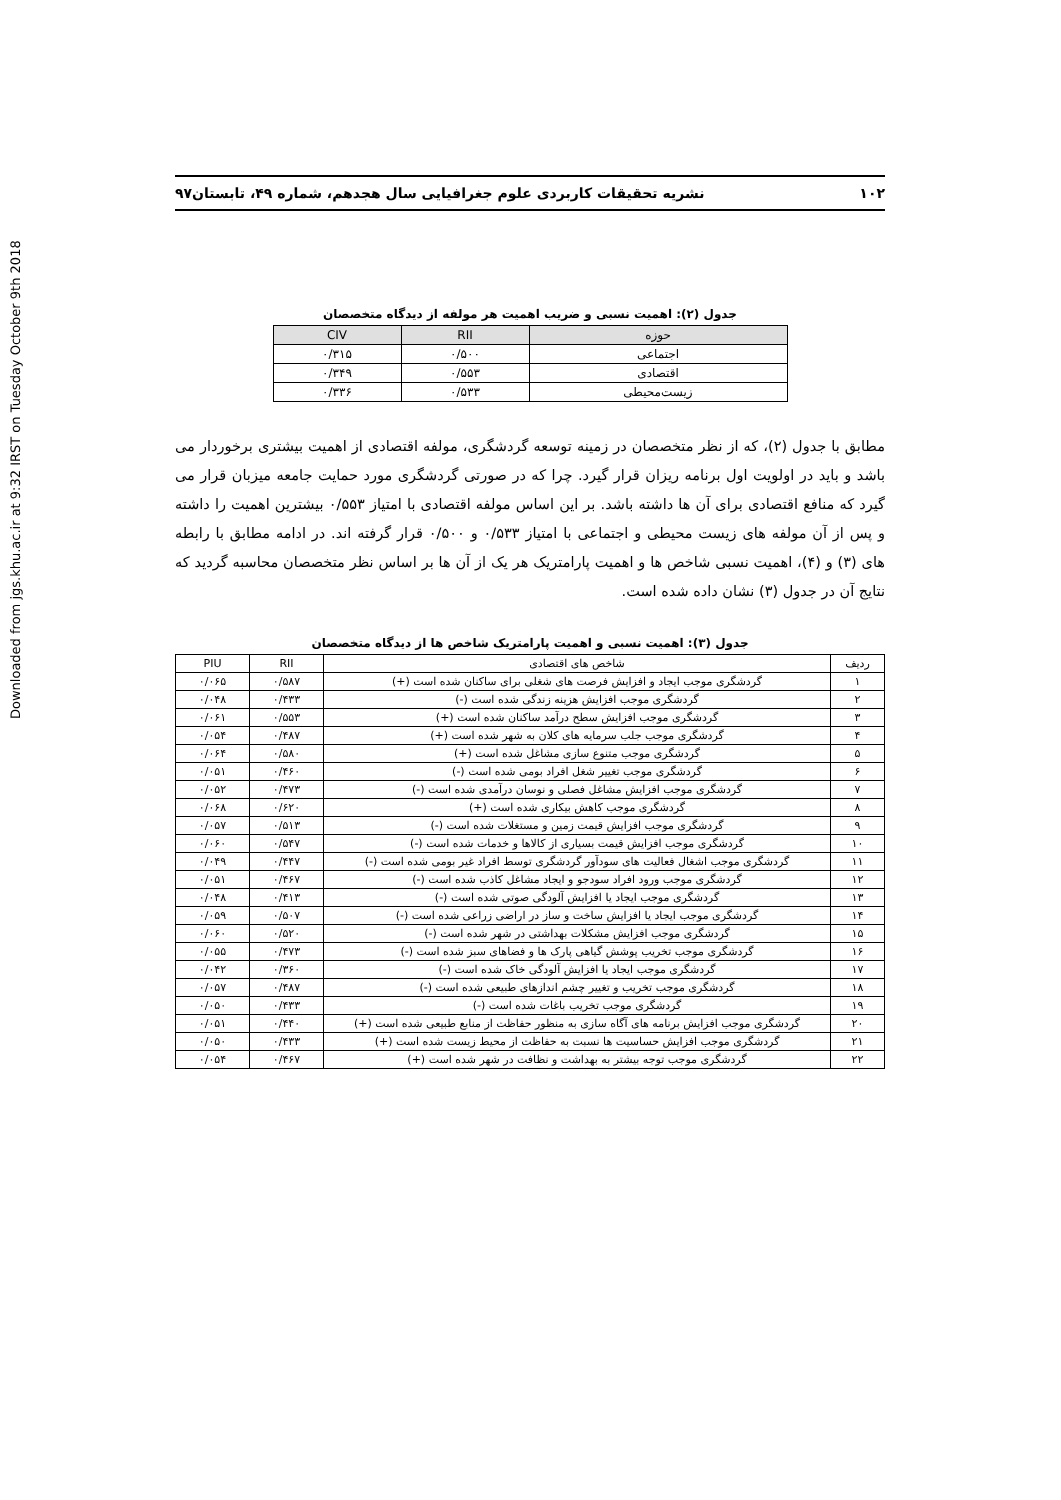Downloaded from jgs.khu.ac.ir at 9:32 IRST on Tuesday October 9th 2018
۱۰۲ نشریه تحقیقات کاربردی علوم جغرافیایی سال هجدهم، شماره ۴۹، تابستان۹۷
جدول (۲): اهمیت نسبی و ضریب اهمیت هر مولفه از دیدگاه متخصصان
| حوزه | RII | CIV |
| --- | --- | --- |
| اجتماعی | ۰/۵۰۰ | ۰/۳۱۵ |
| اقتصادی | ۰/۵۵۳ | ۰/۳۴۹ |
| زیست‌محیطی | ۰/۵۳۳ | ۰/۳۳۶ |
مطابق با جدول (۲)، که از نظر متخصصان در زمینه توسعه گردشگری، مولفه اقتصادی از اهمیت بیشتری برخوردار می باشد و باید در اولویت اول برنامه ریزان قرار گیرد. چرا که در صورتی گردشگری مورد حمایت جامعه میزبان قرار می گیرد که منافع اقتصادی برای آن ها داشته باشد. بر این اساس مولفه اقتصادی با امتیاز ۰/۵۵۳ بیشترین اهمیت را داشته و پس از آن مولفه های زیست محیطی و اجتماعی با امتیاز ۰/۵۳۳ و ۰/۵۰۰ قرار گرفته اند. در ادامه مطابق با رابطه های (۳) و (۴)، اهمیت نسبی شاخص ها و اهمیت پارامتریک هر یک از آن ها بر اساس نظر متخصصان محاسبه گردید که نتایج آن در جدول (۳) نشان داده شده است.
جدول (۳): اهمیت نسبی و اهمیت پارامتریک شاخص ها از دیدگاه متخصصان
| ردیف | شاخص های اقتصادی | RII | PIU |
| ۱ | گردشگری موجب ایجاد و افزایش فرصت های شغلی برای ساکنان شده است (+) | ۰/۵۸۷ | ۰/۰۶۵ |
| ۲ | گردشگری موجب افزایش هزینه زندگی شده است (-) | ۰/۴۳۳ | ۰/۰۴۸ |
| ۳ | گردشگری موجب افزایش سطح درآمد ساکنان شده است (+) | ۰/۵۵۳ | ۰/۰۶۱ |
| ۴ | گردشگری موجب جلب سرمایه های کلان به شهر شده است (+) | ۰/۴۸۷ | ۰/۰۵۴ |
| ۵ | گردشگری موجب متنوع سازی مشاغل شده است (+) | ۰/۵۸۰ | ۰/۰۶۴ |
| ۶ | گردشگری موجب تغییر شغل افراد بومی شده است (-) | ۰/۴۶۰ | ۰/۰۵۱ |
| ۷ | گردشگری موجب افزایش مشاغل فصلی و نوسان درآمدی شده است (-) | ۰/۴۷۳ | ۰/۰۵۲ |
| ۸ | گردشگری موجب کاهش بیکاری شده است (+) | ۰/۶۲۰ | ۰/۰۶۸ |
| ۹ | گردشگری موجب افزایش قیمت زمین و مستغلات شده است (-) | ۰/۵۱۳ | ۰/۰۵۷ |
| ۱۰ | گردشگری موجب افزایش قیمت بسیاری از کالاها و خدمات شده است (-) | ۰/۵۴۷ | ۰/۰۶۰ |
| ۱۱ | گردشگری موجب اشغال فعالیت های سودآور گردشگری توسط افراد غیر بومی شده است (-) | ۰/۴۴۷ | ۰/۰۴۹ |
| ۱۲ | گردشگری موجب ورود افراد سودجو و ایجاد مشاغل کاذب شده است (-) | ۰/۴۶۷ | ۰/۰۵۱ |
| ۱۳ | گردشگری موجب ایجاد یا افزایش آلودگی صوتی شده است (-) | ۰/۴۱۳ | ۰/۰۴۸ |
| ۱۴ | گردشگری موجب ایجاد یا افزایش ساخت و ساز در اراضی زراعی شده است (-) | ۰/۵۰۷ | ۰/۰۵۹ |
| ۱۵ | گردشگری موجب افزایش مشکلات بهداشتی در شهر شده است (-) | ۰/۵۲۰ | ۰/۰۶۰ |
| ۱۶ | گردشگری موجب تخریب پوشش گیاهی پارک ها و فضاهای سبز شده است (-) | ۰/۴۷۳ | ۰/۰۵۵ |
| ۱۷ | گردشگری موجب ایجاد یا افزایش آلودگی خاک شده است (-) | ۰/۳۶۰ | ۰/۰۴۲ |
| ۱۸ | گردشگری موجب تخریب و تغییر چشم اندازهای طبیعی شده است (-) | ۰/۴۸۷ | ۰/۰۵۷ |
| ۱۹ | گردشگری موجب تخریب باغات شده است (-) | ۰/۴۳۳ | ۰/۰۵۰ |
| ۲۰ | گردشگری موجب افزایش برنامه های آگاه سازی به منظور حفاظت از منابع طبیعی شده است (+) | ۰/۴۴۰ | ۰/۰۵۱ |
| ۲۱ | گردشگری موجب افزایش حساسیت ها نسبت به حفاظت از محیط زیست شده است (+) | ۰/۴۳۳ | ۰/۰۵۰ |
| ۲۲ | گردشگری موجب توجه بیشتر به بهداشت و نظافت در شهر شده است (+) | ۰/۴۶۷ | ۰/۰۵۴ |